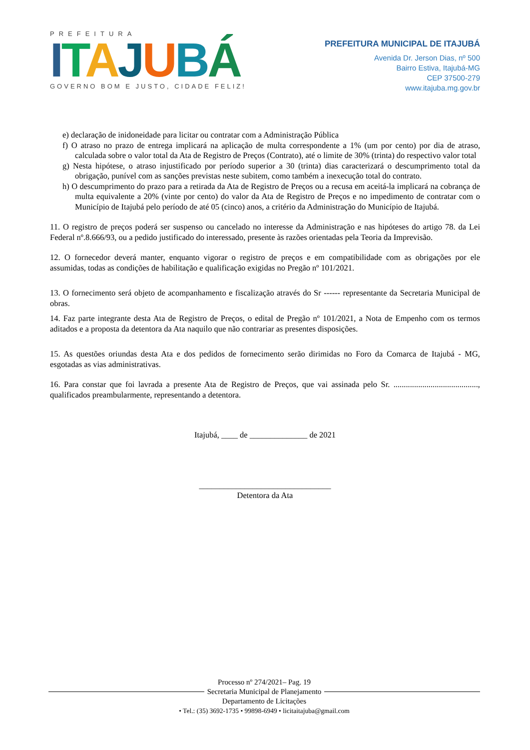PREFEITURA
ITAJUBÁ
GOVERNO BOM E JUSTO, CIDADE FELIZ!
PREFEITURA MUNICIPAL DE ITAJUBÁ
Avenida Dr. Jerson Dias, nº 500
Bairro Estiva, Itajubá-MG
CEP 37500-279
www.itajuba.mg.gov.br
e) declaração de inidoneidade para licitar ou contratar com a Administração Pública
f) O atraso no prazo de entrega implicará na aplicação de multa correspondente a 1% (um por cento) por dia de atraso, calculada sobre o valor total da Ata de Registro de Preços (Contrato), até o limite de 30% (trinta) do respectivo valor total
g) Nesta hipótese, o atraso injustificado por período superior a 30 (trinta) dias caracterizará o descumprimento total da obrigação, punível com as sanções previstas neste subitem, como também a inexecução total do contrato.
h) O descumprimento do prazo para a retirada da Ata de Registro de Preços ou a recusa em aceitá-la implicará na cobrança de multa equivalente a 20% (vinte por cento) do valor da Ata de Registro de Preços e no impedimento de contratar com o Município de Itajubá pelo período de até 05 (cinco) anos, a critério da Administração do Município de Itajubá.
11. O registro de preços poderá ser suspenso ou cancelado no interesse da Administração e nas hipóteses do artigo 78. da Lei Federal nº.8.666/93, ou a pedido justificado do interessado, presente às razões orientadas pela Teoria da Imprevisão.
12. O fornecedor deverá manter, enquanto vigorar o registro de preços e em compatibilidade com as obrigações por ele assumidas, todas as condições de habilitação e qualificação exigidas no Pregão nº 101/2021.
13. O fornecimento será objeto de acompanhamento e fiscalização através do Sr ------ representante da Secretaria Municipal de obras.
14. Faz parte integrante desta Ata de Registro de Preços, o edital de Pregão nº 101/2021, a Nota de Empenho com os termos aditados e a proposta da detentora da Ata naquilo que não contrariar as presentes disposições.
15. As questões oriundas desta Ata e dos pedidos de fornecimento serão dirimidas no Foro da Comarca de Itajubá - MG, esgotadas as vias administrativas.
16. Para constar que foi lavrada a presente Ata de Registro de Preços, que vai assinada pelo Sr. ........................................., qualificados preambularmente, representando a detentora.
Itajubá, ____ de ______________ de 2021
________________________________
Detentora da Ata
Processo nº 274/2021– Pag. 19
Secretaria Municipal de Planejamento
Departamento de Licitações
• Tel.: (35) 3692-1735 • 99898-6949 • licitaitajuba@gmail.com